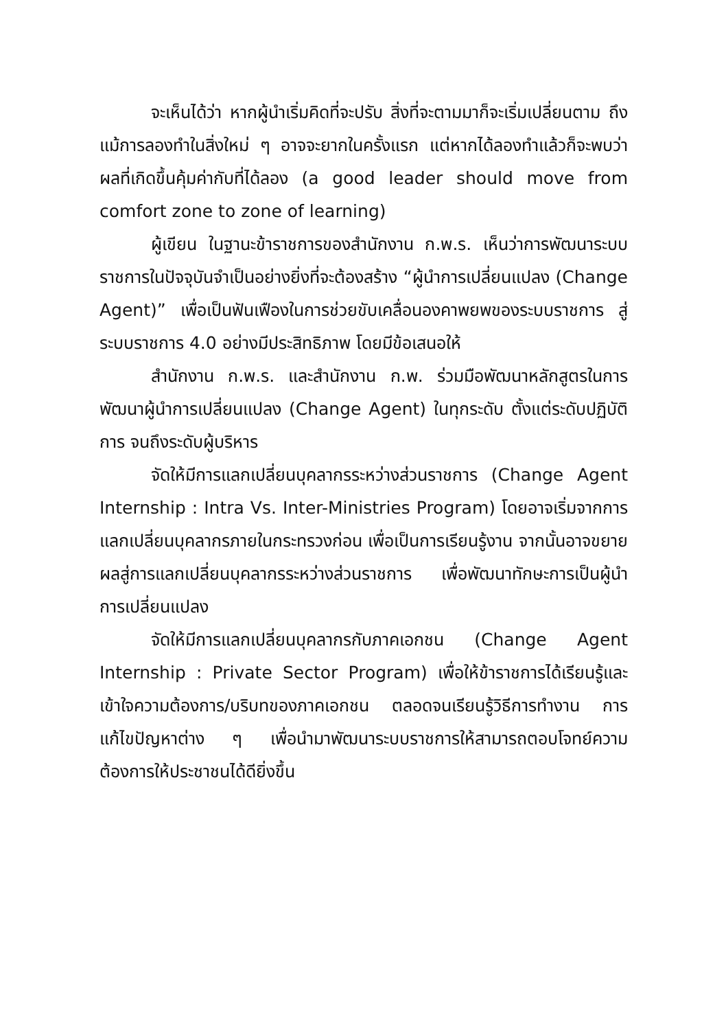จะเห็นได้ว่า หากผู้นำเริ่มคิดที่จะปรับ สิ่งที่จะตามมาก็จะเริ่มเปลี่ยนตาม ถึงแม้การลองทำในสิ่งใหม่ ๆ อาจจะยากในครั้งแรก แต่หากได้ลองทำแล้วก็จะพบว่าผลที่เกิดขึ้นคุ้มค่ากับที่ได้ลอง (a good leader should move from comfort zone to zone of learning)
ผู้เขียน ในฐานะข้าราชการของสำนักงาน ก.พ.ร. เห็นว่าการพัฒนาระบบราชการในปัจจุบันจำเป็นอย่างยิ่งที่จะต้องสร้าง “ผู้นำการเปลี่ยนแปลง (Change Agent)” เพื่อเป็นฟันเฟืองในการช่วยขับเคลื่อนองคาพยพของระบบราชการ สู่ ระบบราชการ 4.0 อย่างมีประสิทธิภาพ โดยมีข้อเสนอให้
สำนักงาน ก.พ.ร. และสำนักงาน ก.พ. ร่วมมือพัฒนาหลักสูตรในการพัฒนาผู้นำการเปลี่ยนแปลง (Change Agent) ในทุกระดับ ตั้งแต่ระดับปฏิบัติการ จนถึงระดับผู้บริหาร
จัดให้มีการแลกเปลี่ยนบุคลากรระหว่างส่วนราชการ (Change Agent Internship : Intra Vs. Inter-Ministries Program) โดยอาจเริ่มจากการแลกเปลี่ยนบุคลากรภายในกระทรวงก่อน เพื่อเป็นการเรียนรู้งาน จากนั้นอาจขยายผลสู่การแลกเปลี่ยนบุคลากรระหว่างส่วนราชการ เพื่อพัฒนาทักษะการเป็นผู้นำการเปลี่ยนแปลง
จัดให้มีการแลกเปลี่ยนบุคลากรกับภาคเอกชน (Change Agent Internship : Private Sector Program) เพื่อให้ข้าราชการได้เรียนรู้และเข้าใจความต้องการ/บริบทของภาคเอกชน ตลอดจนเรียนรู้วิธีการทำงาน การแก้ไขปัญหาต่าง ๆ เพื่อนำมาพัฒนาระบบราชการให้สามารถตอบโจทย์ความต้องการให้ประชาชนได้ดียิ่งขึ้น